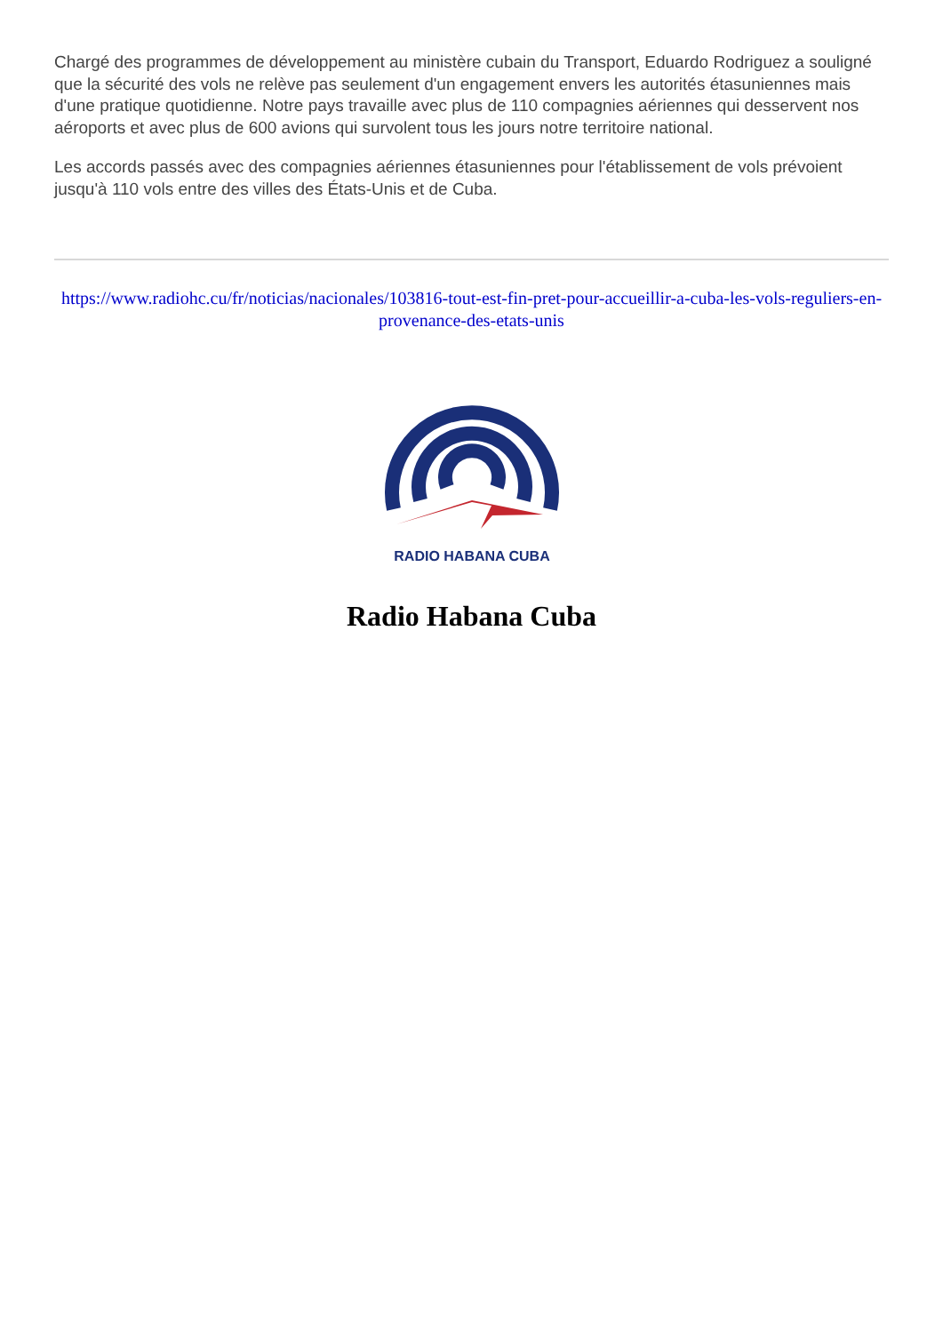Chargé des programmes de développement au ministère cubain du Transport, Eduardo Rodriguez a souligné que la sécurité des vols ne relève pas seulement d'un engagement envers les autorités étasuniennes mais d'une pratique quotidienne. Notre pays travaille avec plus de 110 compagnies aériennes qui desservent nos aéroports et avec plus de 600 avions qui survolent tous les jours notre territoire national.
Les accords passés avec des compagnies aériennes étasuniennes pour l'établissement de vols prévoient jusqu'à 110 vols entre des villes des États-Unis et de Cuba.
https://www.radiohc.cu/fr/noticias/nacionales/103816-tout-est-fin-pret-pour-accueillir-a-cuba-les-vols-reguliers-en-provenance-des-etats-unis
RADIO HABANA CUBA
Radio Habana Cuba